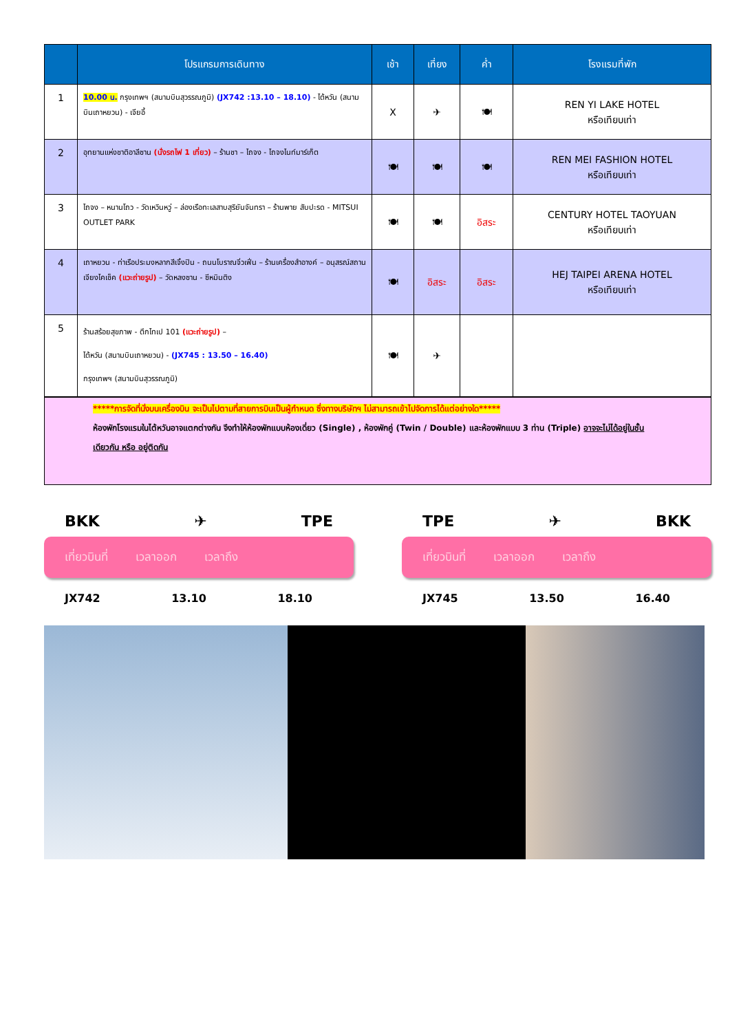| | โปรแกรมการเดินทาง | เช้า | เที่ยง | ค่ำ | โรงแรมที่พัก |
| --- | --- | --- | --- | --- | --- |
| 1 | 10.00 น. กรุงเทพฯ (สนามบินสุวรรณภูมิ) (JX742 :13.10 – 18.10) - ไต้หวัน (สนามบินเถาหยวน) - เจียอี้ | X | ✈ | 🍽 | REN YI LAKE HOTEL หรือเทียบเท่า |
| 2 | อุทยานแห่งชาติอาลีซาน (นั่งรถไฟ 1 เที่ยว) – ร้านชา – ไถจง - ไถจงไนท์มาร์เก็ต | 🍽 | 🍽 | 🍽 | REN MEI FASHION HOTEL หรือเทียบเท่า |
| 3 | ไถจง – หนานโถว - วัดเหวินหวู่ – ล่องเรือทะเลสาบสุริยันจันทรา – ร้านพาย สับปะรด - MITSUI OUTLET PARK | 🍽 | 🍽 | อิสระ | CENTURY HOTEL TAOYUAN หรือเทียบเท่า |
| 4 | เถาหยวน - ท่าเรือประมงหลากสีเจิ้งปิน - ถนนโบราณจิ่วเฟิ่น – ร้านเครื่องสำอางค์ – อนุสรณ์สถานเจียงไคเช็ค (แวะถ่ายรูป) – วัดหลงซาน - ซีหมินติง | 🍽 | อิสระ | อิสระ | HEJ TAIPEI ARENA HOTEL หรือเทียบเท่า |
| 5 | ร้านสร้อยสุขภาพ - ตึกไทเป 101 (แวะถ่ายรูป) – ไต้หวัน (สนามบินเถาหยวน) - (JX745 : 13.50 – 16.40) กรุงเทพฯ (สนามบินสุวรรณภูมิ) | 🍽 | ✈ | | |
*****การจัดที่นั่งบนเครื่องบิน จะเป็นไปตามที่สายการบินเป็นผู้กำหนด ซึ่งทางบริษัทฯ ไม่สามารถเข้าไปจัดการได้แต่อย่างใด*****
ห้องพักโรงแรมในไต้หวันอาจแตกต่างกัน จึงทำให้ห้องพักแบบห้องเดี่ยว (Single) , ห้องพักคู่ (Twin / Double) และห้องพักแบบ 3 ท่าน (Triple) อาจจะไม่ได้อยู่ในชั้นเดียวกัน หรือ อยู่ติดกัน
BKK ✈ TPE
เที่ยวบินที่ เวลาออก เวลาถึง
JX742 13.10 18.10
TPE ✈ BKK
เที่ยวบินที่ เวลาออก เวลาถึง
JX745 13.50 16.40